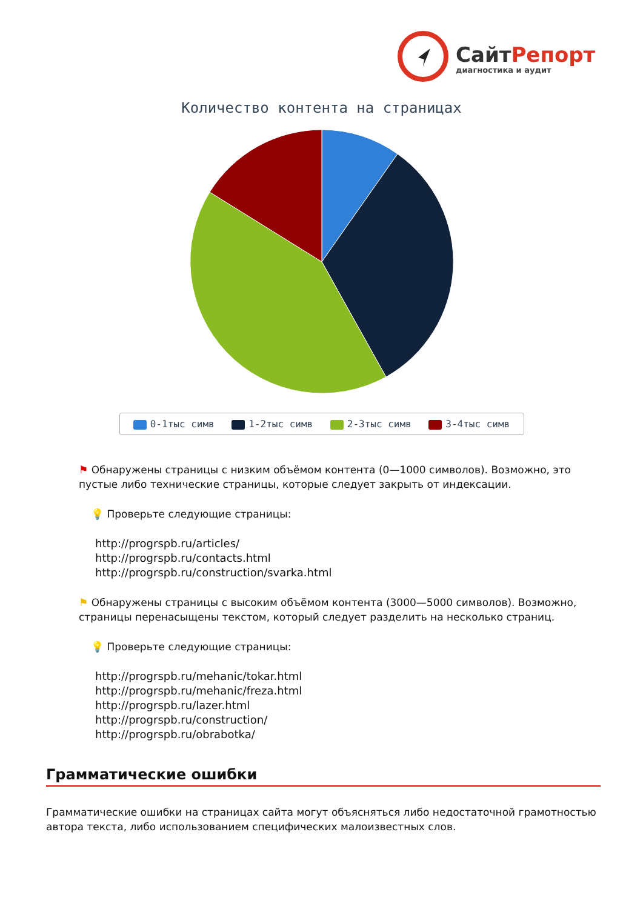СайтРепорт
диагностика и аудит
Количество контента на страницах
0-1тыс симв 1-2тыс симв 2-3тыс симв 3-4тыс симв
⚑ Обнаружены страницы с низким объёмом контента (0—1000 символов). Возможно, это пустые либо технические страницы, которые следует закрыть от индексации.
💡 Проверьте следующие страницы:
http://progrspb.ru/articles/
http://progrspb.ru/contacts.html
http://progrspb.ru/construction/svarka.html
⚑ Обнаружены страницы с высоким объёмом контента (3000—5000 символов). Возможно, страницы перенасыщены текстом, который следует разделить на несколько страниц.
💡 Проверьте следующие страницы:
http://progrspb.ru/mehanic/tokar.html
http://progrspb.ru/mehanic/freza.html
http://progrspb.ru/lazer.html
http://progrspb.ru/construction/
http://progrspb.ru/obrabotka/
Грамматические ошибки
Грамматические ошибки на страницах сайта могут объясняться либо недостаточной грамотностью автора текста, либо использованием специфических малоизвестных слов.